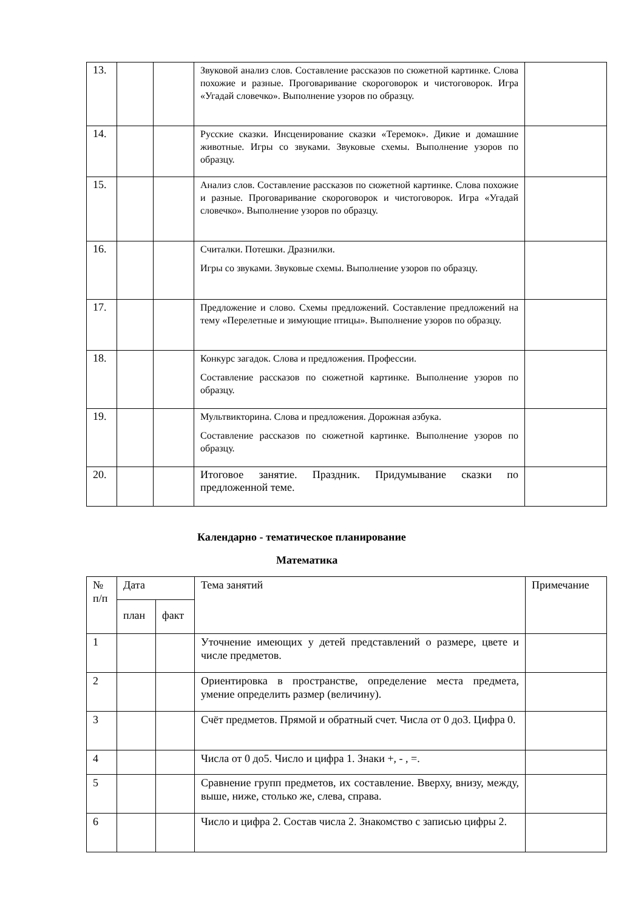| 13. | | | Звуковой анализ слов. Составление рассказов по сюжетной картинке. Слова похожие и разные. Проговаривание скороговорок и чистоговорок. Игра «Угадай словечко». Выполнение узоров по образцу. | |
| 14. | | | Русские сказки. Инсценирование сказки «Теремок». Дикие и домашние животные. Игры со звуками. Звуковые схемы. Выполнение узоров по образцу. | |
| 15. | | | Анализ слов. Составление рассказов по сюжетной картинке. Слова похожие и разные. Проговаривание скороговорок и чистоговорок. Игра «Угадай словечко». Выполнение узоров по образцу. | |
| 16. | | | Считалки. Потешки. Дразнилки. Игры со звуками. Звуковые схемы. Выполнение узоров по образцу. | |
| 17. | | | Предложение и слово. Схемы предложений. Составление предложений на тему «Перелетные и зимующие птицы». Выполнение узоров по образцу. | |
| 18. | | | Конкурс загадок. Слова и предложения. Профессии. Составление рассказов по сюжетной картинке. Выполнение узоров по образцу. | |
| 19. | | | Мультвикторина. Слова и предложения. Дорожная азбука. Составление рассказов по сюжетной картинке. Выполнение узоров по образцу. | |
| 20. | | | Итоговое занятие. Праздник. Придумывание сказки по предложенной теме. | |
Календарно - тематическое планирование
Математика
| № п/п | Дата | | Тема занятий | Примечание |
| | план | факт | | |
| 1 | | | Уточнение имеющих у детей представлений о размере, цвете и числе предметов. | |
| 2 | | | Ориентировка в пространстве, определение места предмета, умение определить размер (величину). | |
| 3 | | | Счёт предметов. Прямой и обратный счет. Числа от 0 до3. Цифра 0. | |
| 4 | | | Числа от 0 до5. Число и цифра 1. Знаки +, - , =. | |
| 5 | | | Сравнение групп предметов, их составление. Вверху, внизу, между, выше, ниже, столько же, слева, справа. | |
| 6 | | | Число и цифра 2. Состав числа 2. Знакомство с записью цифры 2. | |